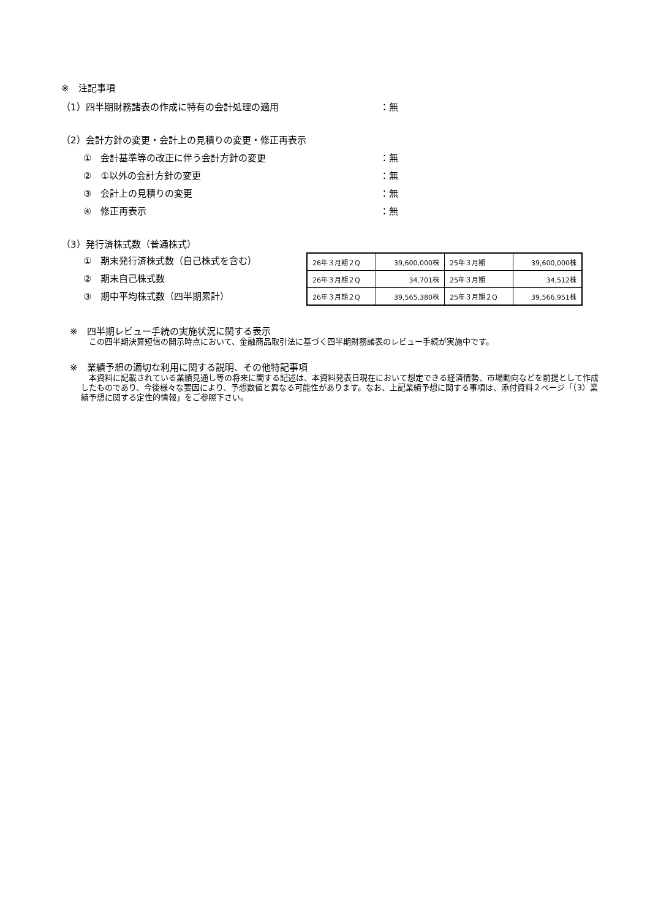※　注記事項
（1）四半期財務諸表の作成に特有の会計処理の適用 ：無
（2）会計方針の変更・会計上の見積りの変更・修正再表示
①　会計基準等の改正に伴う会計方針の変更 ：無
②　①以外の会計方針の変更 ：無
③　会計上の見積りの変更 ：無
④　修正再表示 ：無
（3）発行済株式数（普通株式）
①　期末発行済株式数（自己株式を含む）
②　期末自己株式数
③　期中平均株式数（四半期累計）
| 26年３月期２Q | 39,600,000株 | 25年３月期 | 39,600,000株 |
| 26年３月期２Q | 34,701株 | 25年３月期 | 34,512株 |
| 26年３月期２Q | 39,565,380株 | 25年３月期２Q | 39,566,951株 |
※　四半期レビュー手続の実施状況に関する表示
　この四半期決算短信の開示時点において、金融商品取引法に基づく四半期財務諸表のレビュー手続が実施中です。
※　業績予想の適切な利用に関する説明、その他特記事項
　本資料に記載されている業績見通し等の将来に関する記述は、本資料発表日現在において想定できる経済情勢、市場動向などを前提として作成したものであり、今後様々な要因により、予想数値と異なる可能性があります。なお、上記業績予想に関する事項は、添付資料２ページ「（3）業績予想に関する定性的情報」をご参照下さい。